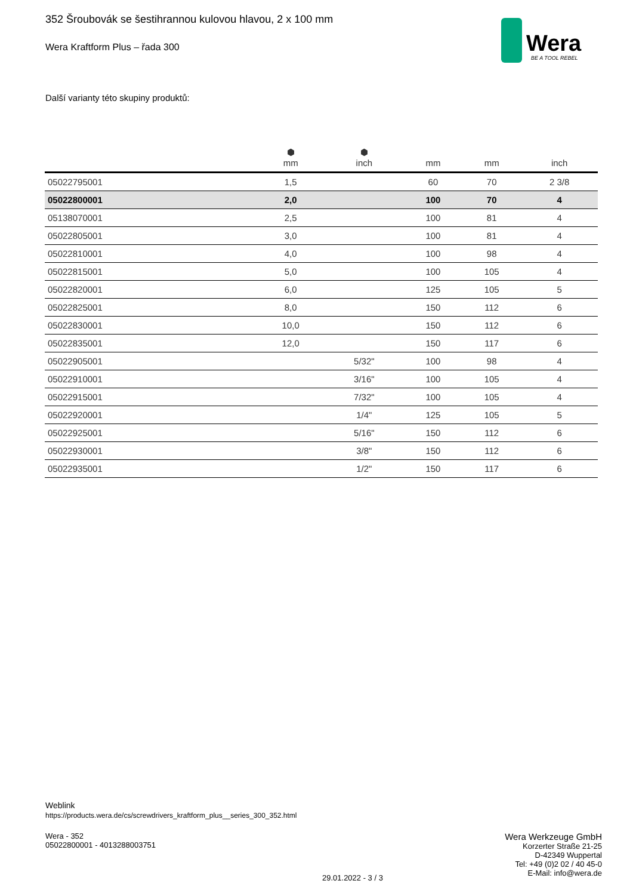352 Šroubovák se šestihrannou kulovou hlavou, 2 x 100 mm
Wera Kraftform Plus – řada 300
Wera
BE A TOOL REBEL
Další varianty této skupiny produktů:
| | ⬢ mm | ⬢ inch | mm | mm | inch |
| --- | --- | --- | --- | --- | --- |
| 05022795001 | 1,5 | | 60 | 70 | 2 3/8 |
| 05022800001 | 2,0 | | 100 | 70 | 4 |
| 05138070001 | 2,5 | | 100 | 81 | 4 |
| 05022805001 | 3,0 | | 100 | 81 | 4 |
| 05022810001 | 4,0 | | 100 | 98 | 4 |
| 05022815001 | 5,0 | | 100 | 105 | 4 |
| 05022820001 | 6,0 | | 125 | 105 | 5 |
| 05022825001 | 8,0 | | 150 | 112 | 6 |
| 05022830001 | 10,0 | | 150 | 112 | 6 |
| 05022835001 | 12,0 | | 150 | 117 | 6 |
| 05022905001 | | 5/32" | 100 | 98 | 4 |
| 05022910001 | | 3/16" | 100 | 105 | 4 |
| 05022915001 | | 7/32" | 100 | 105 | 4 |
| 05022920001 | | 1/4" | 125 | 105 | 5 |
| 05022925001 | | 5/16" | 150 | 112 | 6 |
| 05022930001 | | 3/8" | 150 | 112 | 6 |
| 05022935001 | | 1/2" | 150 | 117 | 6 |
Weblink
https://products.wera.de/cs/screwdrivers_kraftform_plus__series_300_352.html
Wera - 352
05022800001 - 4013288003751
29.01.2022 - 3 / 3
Wera Werkzeuge GmbH
Korzerter Straße 21-25
D-42349 Wuppertal
Tel: +49 (0)2 02 / 40 45-0
E-Mail: info@wera.de